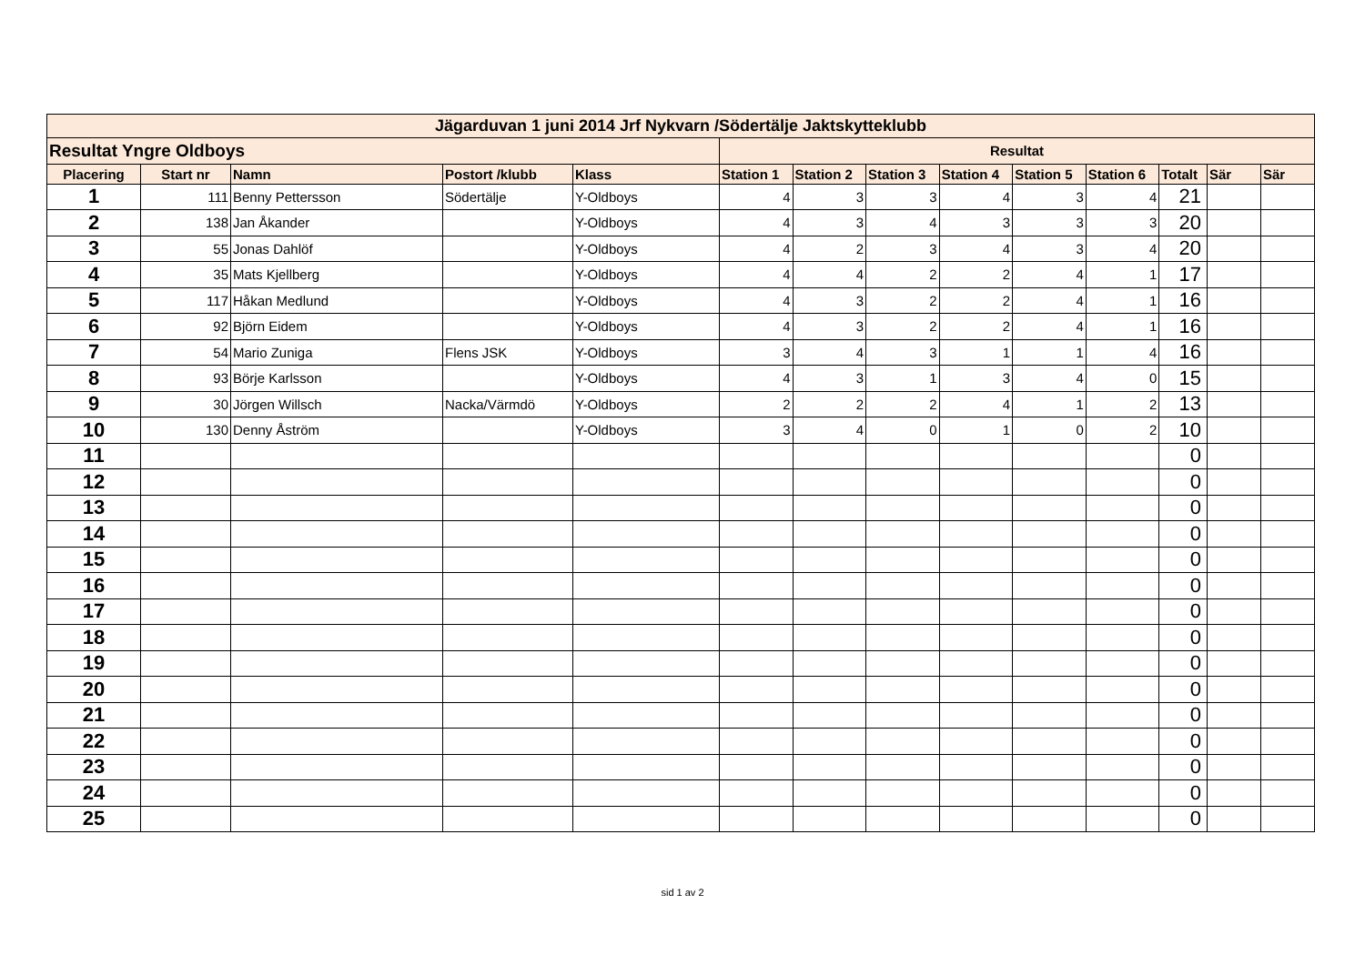| Jägarduvan 1 juni 2014 Jrf Nykvarn /Södertälje Jaktskytteklubb | | | | | | | | | | | | | |
| Resultat Yngre Oldboys | | | | | Resultat | | | | | | | | |
| Placering | Start nr | Namn | Postort /klubb | Klass | Station 1 | Station 2 | Station 3 | Station 4 | Station 5 | Station 6 | Totalt | Sär | Sär |
| 1 | 111 | Benny Pettersson | Södertälje | Y-Oldboys | 4 | 3 | 3 | 4 | 3 | 4 | 21 | | |
| 2 | 138 | Jan Åkander | | Y-Oldboys | 4 | 3 | 4 | 3 | 3 | 3 | 20 | | |
| 3 | 55 | Jonas Dahlöf | | Y-Oldboys | 4 | 2 | 3 | 4 | 3 | 4 | 20 | | |
| 4 | 35 | Mats Kjellberg | | Y-Oldboys | 4 | 4 | 2 | 2 | 4 | 1 | 17 | | |
| 5 | 117 | Håkan Medlund | | Y-Oldboys | 4 | 3 | 2 | 2 | 4 | 1 | 16 | | |
| 6 | 92 | Björn Eidem | | Y-Oldboys | 4 | 3 | 2 | 2 | 4 | 1 | 16 | | |
| 7 | 54 | Mario Zuniga | Flens JSK | Y-Oldboys | 3 | 4 | 3 | 1 | 1 | 4 | 16 | | |
| 8 | 93 | Börje Karlsson | | Y-Oldboys | 4 | 3 | 1 | 3 | 4 | 0 | 15 | | |
| 9 | 30 | Jörgen Willsch | Nacka/Värmdö | Y-Oldboys | 2 | 2 | 2 | 4 | 1 | 2 | 13 | | |
| 10 | 130 | Denny Åström | | Y-Oldboys | 3 | 4 | 0 | 1 | 0 | 2 | 10 | | |
| 11 | | | | | | | | | | | 0 | | |
| 12 | | | | | | | | | | | 0 | | |
| 13 | | | | | | | | | | | 0 | | |
| 14 | | | | | | | | | | | 0 | | |
| 15 | | | | | | | | | | | 0 | | |
| 16 | | | | | | | | | | | 0 | | |
| 17 | | | | | | | | | | | 0 | | |
| 18 | | | | | | | | | | | 0 | | |
| 19 | | | | | | | | | | | 0 | | |
| 20 | | | | | | | | | | | 0 | | |
| 21 | | | | | | | | | | | 0 | | |
| 22 | | | | | | | | | | | 0 | | |
| 23 | | | | | | | | | | | 0 | | |
| 24 | | | | | | | | | | | 0 | | |
| 25 | | | | | | | | | | | 0 | | |
sid 1 av 2